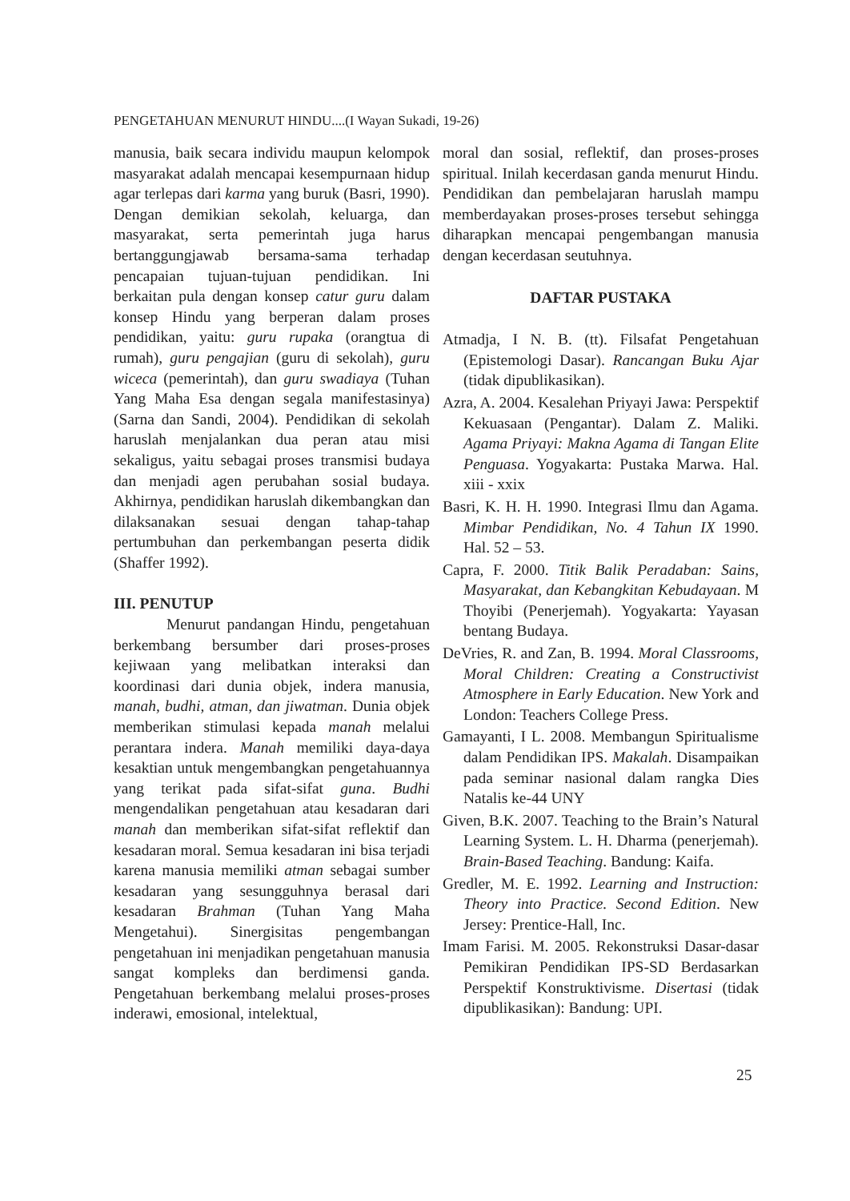PENGETAHUAN MENURUT HINDU....(I Wayan Sukadi, 19-26)
manusia, baik secara individu maupun kelompok masyarakat adalah mencapai kesempurnaan hidup agar terlepas dari karma yang buruk (Basri, 1990). Dengan demikian sekolah, keluarga, dan masyarakat, serta pemerintah juga harus bertanggungjawab bersama-sama terhadap pencapaian tujuan-tujuan pendidikan. Ini berkaitan pula dengan konsep catur guru dalam konsep Hindu yang berperan dalam proses pendidikan, yaitu: guru rupaka (orangtua di rumah), guru pengajian (guru di sekolah), guru wiceca (pemerintah), dan guru swadiaya (Tuhan Yang Maha Esa dengan segala manifestasinya) (Sarna dan Sandi, 2004). Pendidikan di sekolah haruslah menjalankan dua peran atau misi sekaligus, yaitu sebagai proses transmisi budaya dan menjadi agen perubahan sosial budaya. Akhirnya, pendidikan haruslah dikembangkan dan dilaksanakan sesuai dengan tahap-tahap pertumbuhan dan perkembangan peserta didik (Shaffer 1992).
III. PENUTUP
Menurut pandangan Hindu, pengetahuan berkembang bersumber dari proses-proses kejiwaan yang melibatkan interaksi dan koordinasi dari dunia objek, indera manusia, manah, budhi, atman, dan jiwatman. Dunia objek memberikan stimulasi kepada manah melalui perantara indera. Manah memiliki daya-daya kesaktian untuk mengembangkan pengetahuannya yang terikat pada sifat-sifat guna. Budhi mengendalikan pengetahuan atau kesadaran dari manah dan memberikan sifat-sifat reflektif dan kesadaran moral. Semua kesadaran ini bisa terjadi karena manusia memiliki atman sebagai sumber kesadaran yang sesungguhnya berasal dari kesadaran Brahman (Tuhan Yang Maha Mengetahui). Sinergisitas pengembangan pengetahuan ini menjadikan pengetahuan manusia sangat kompleks dan berdimensi ganda. Pengetahuan berkembang melalui proses-proses inderawi, emosional, intelektual,
moral dan sosial, reflektif, dan proses-proses spiritual. Inilah kecerdasan ganda menurut Hindu. Pendidikan dan pembelajaran haruslah mampu memberdayakan proses-proses tersebut sehingga diharapkan mencapai pengembangan manusia dengan kecerdasan seutuhnya.
DAFTAR PUSTAKA
Atmadja, I N. B. (tt). Filsafat Pengetahuan (Epistemologi Dasar). Rancangan Buku Ajar (tidak dipublikasikan).
Azra, A. 2004. Kesalehan Priyayi Jawa: Perspektif Kekuasaan (Pengantar). Dalam Z. Maliki. Agama Priyayi: Makna Agama di Tangan Elite Penguasa. Yogyakarta: Pustaka Marwa. Hal. xiii - xxix
Basri, K. H. H. 1990. Integrasi Ilmu dan Agama. Mimbar Pendidikan, No. 4 Tahun IX 1990. Hal. 52 – 53.
Capra, F. 2000. Titik Balik Peradaban: Sains, Masyarakat, dan Kebangkitan Kebudayaan. M Thoyibi (Penerjemah). Yogyakarta: Yayasan bentang Budaya.
DeVries, R. and Zan, B. 1994. Moral Classrooms, Moral Children: Creating a Constructivist Atmosphere in Early Education. New York and London: Teachers College Press.
Gamayanti, I L. 2008. Membangun Spiritualisme dalam Pendidikan IPS. Makalah. Disampaikan pada seminar nasional dalam rangka Dies Natalis ke-44 UNY
Given, B.K. 2007. Teaching to the Brain’s Natural Learning System. L. H. Dharma (penerjemah). Brain-Based Teaching. Bandung: Kaifa.
Gredler, M. E. 1992. Learning and Instruction: Theory into Practice. Second Edition. New Jersey: Prentice-Hall, Inc.
Imam Farisi. M. 2005. Rekonstruksi Dasar-dasar Pemikiran Pendidikan IPS-SD Berdasarkan Perspektif Konstruktivisme. Disertasi (tidak dipublikasikan): Bandung: UPI.
25